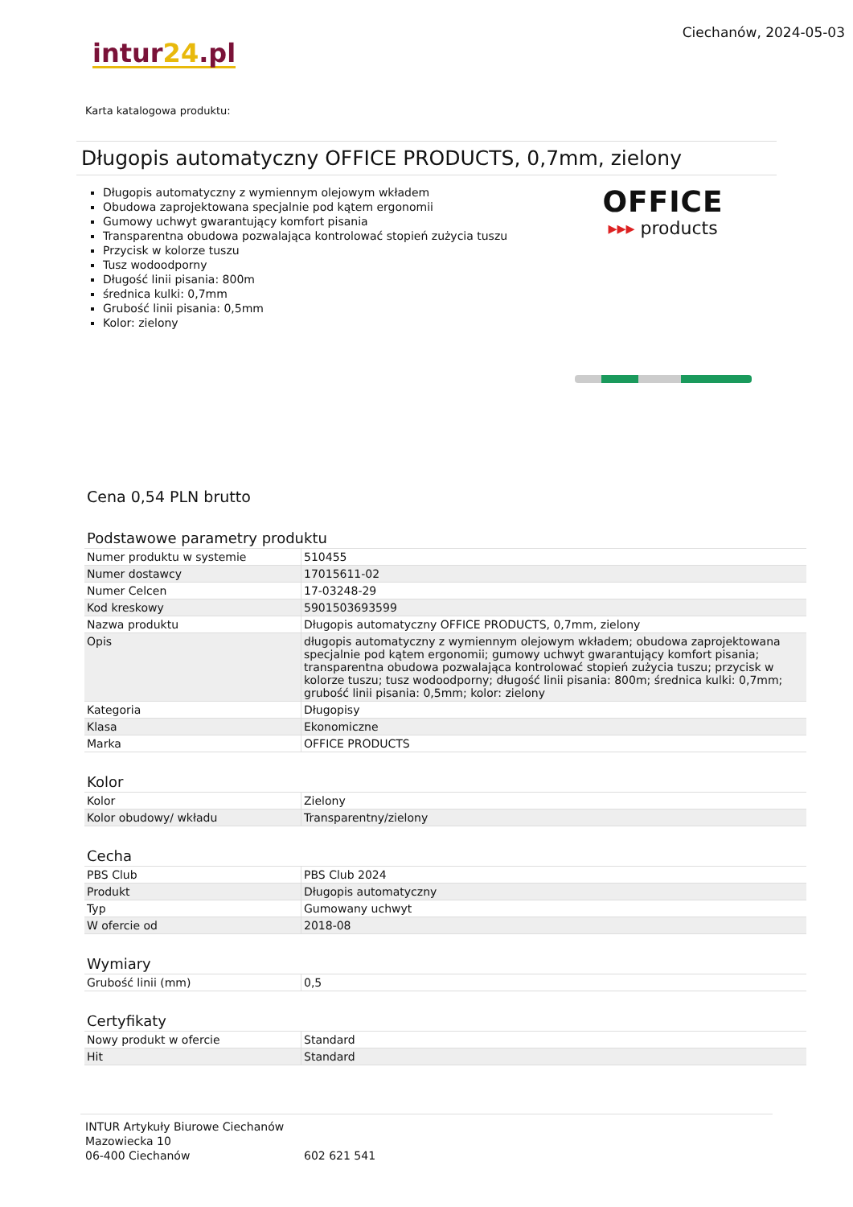Ciechanów, 2024-05-03
intur24.pl
Karta katalogowa produktu:
Długopis automatyczny OFFICE PRODUCTS, 0,7mm, zielony
Długopis automatyczny z wymiennym olejowym wkładem
Obudowa zaprojektowana specjalnie pod kątem ergonomii
Gumowy uchwyt gwarantujący komfort pisania
Transparentna obudowa pozwalająca kontrolować stopień zużycia tuszu
Przycisk w kolorze tuszu
Tusz wodoodporny
Długość linii pisania: 800m
średnica kulki: 0,7mm
Grubość linii pisania: 0,5mm
Kolor: zielony
OFFICE
▸▸▸ products
Cena 0,54 PLN brutto
Podstawowe parametry produktu
| Numer produktu w systemie | 510455 |
| Numer dostawcy | 17015611-02 |
| Numer Celcen | 17-03248-29 |
| Kod kreskowy | 5901503693599 |
| Nazwa produktu | Długopis automatyczny OFFICE PRODUCTS, 0,7mm, zielony |
| Opis | długopis automatyczny z wymiennym olejowym wkładem; obudowa zaprojektowana specjalnie pod kątem ergonomii; gumowy uchwyt gwarantujący komfort pisania; transparentna obudowa pozwalająca kontrolować stopień zużycia tuszu; przycisk w kolorze tuszu; tusz wodoodporny; długość linii pisania: 800m; średnica kulki: 0,7mm; grubość linii pisania: 0,5mm; kolor: zielony |
| Kategoria | Długopisy |
| Klasa | Ekonomiczne |
| Marka | OFFICE PRODUCTS |
Kolor
| Kolor | Zielony |
| Kolor obudowy/ wkładu | Transparentny/zielony |
Cecha
| PBS Club | PBS Club 2024 |
| Produkt | Długopis automatyczny |
| Typ | Gumowany uchwyt |
| W ofercie od | 2018-08 |
Wymiary
| Grubość linii (mm) | 0,5 |
Certyfikaty
| Nowy produkt w ofercie | Standard |
| Hit | Standard |
INTUR Artykuły Biurowe Ciechanów
Mazowiecka 10
06-400 Ciechanów
602 621 541